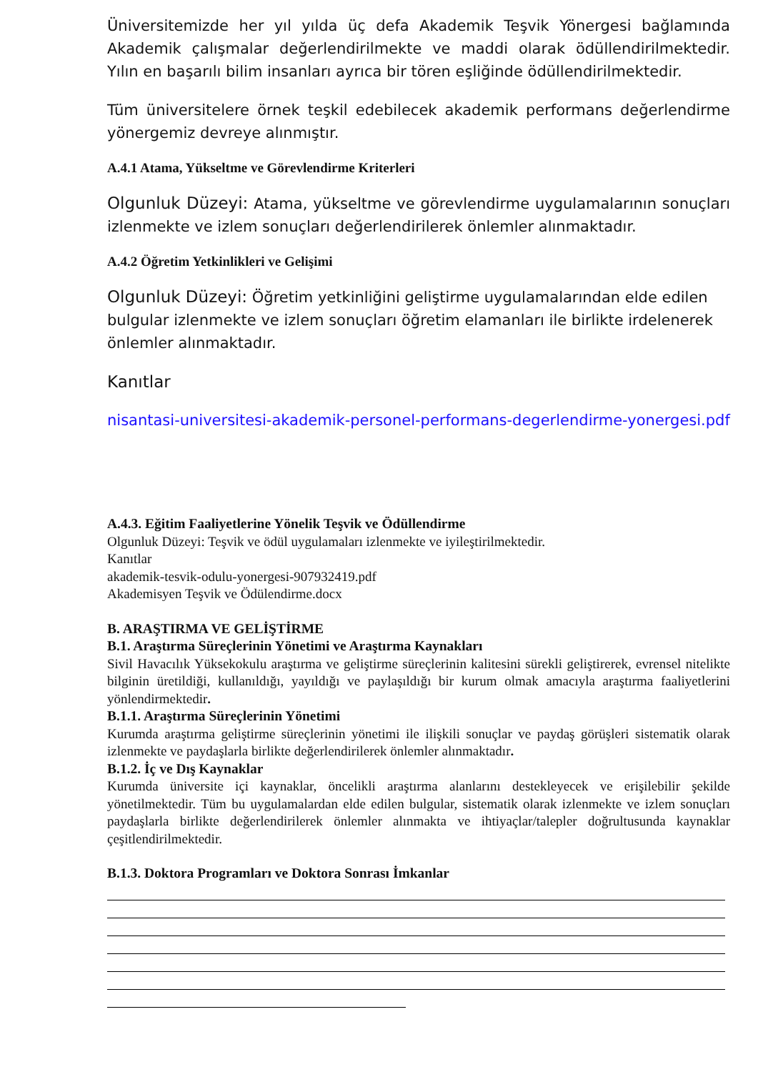Üniversitemizde her yıl yılda üç defa Akademik Teşvik Yönergesi bağlamında Akademik çalışmalar değerlendirilmekte ve maddi olarak ödüllendirilmektedir. Yılın en başarılı bilim insanları ayrıca bir tören eşliğinde ödüllendirilmektedir.
Tüm üniversitelere örnek teşkil edebilecek akademik performans değerlendirme yönergemiz devreye alınmıştır.
A.4.1 Atama, Yükseltme ve Görevlendirme Kriterleri
Olgunluk Düzeyi: Atama, yükseltme ve görevlendirme uygulamalarının sonuçları izlenmekte ve izlem sonuçları değerlendirilerek önlemler alınmaktadır.
A.4.2 Öğretim Yetkinlikleri ve Gelişimi
Olgunluk Düzeyi: Öğretim yetkinliğini geliştirme uygulamalarından elde edilen bulgular izlenmekte ve izlem sonuçları öğretim elamanları ile birlikte irdelenerek önlemler alınmaktadır.
Kanıtlar
nisantasi-universitesi-akademik-personel-performans-degerlendirme-yonergesi.pdf
A.4.3. Eğitim Faaliyetlerine Yönelik Teşvik ve Ödüllendirme
Olgunluk Düzeyi: Teşvik ve ödül uygulamaları izlenmekte ve iyileştirilmektedir.
Kanıtlar
akademik-tesvik-odulu-yonergesi-907932419.pdf
Akademisyen Teşvik ve Ödülendirme.docx
B. ARAŞTIRMA VE GELİŞTİRME
B.1. Araştırma Süreçlerinin Yönetimi ve Araştırma Kaynakları
Sivil Havacılık Yüksekokulu araştırma ve geliştirme süreçlerinin kalitesini sürekli geliştirerek, evrensel nitelikte bilginin üretildiği, kullanıldığı, yayıldığı ve paylaşıldığı bir kurum olmak amacıyla araştırma faaliyetlerini yönlendirmektedir.
B.1.1. Araştırma Süreçlerinin Yönetimi
Kurumda araştırma geliştirme süreçlerinin yönetimi ile ilişkili sonuçlar ve paydaş görüşleri sistematik olarak izlenmekte ve paydaşlarla birlikte değerlendirilerek önlemler alınmaktadır.
B.1.2. İç ve Dış Kaynaklar
Kurumda üniversite içi kaynaklar, öncelikli araştırma alanlarını destekleyecek ve erişilebilir şekilde yönetilmektedir. Tüm bu uygulamalardan elde edilen bulgular, sistematik olarak izlenmekte ve izlem sonuçları paydaşlarla birlikte değerlendirilerek önlemler alınmakta ve ihtiyaçlar/talepler doğrultusunda kaynaklar çeşitlendirilmektedir.
B.1.3. Doktora Programları ve Doktora Sonrası İmkanlar